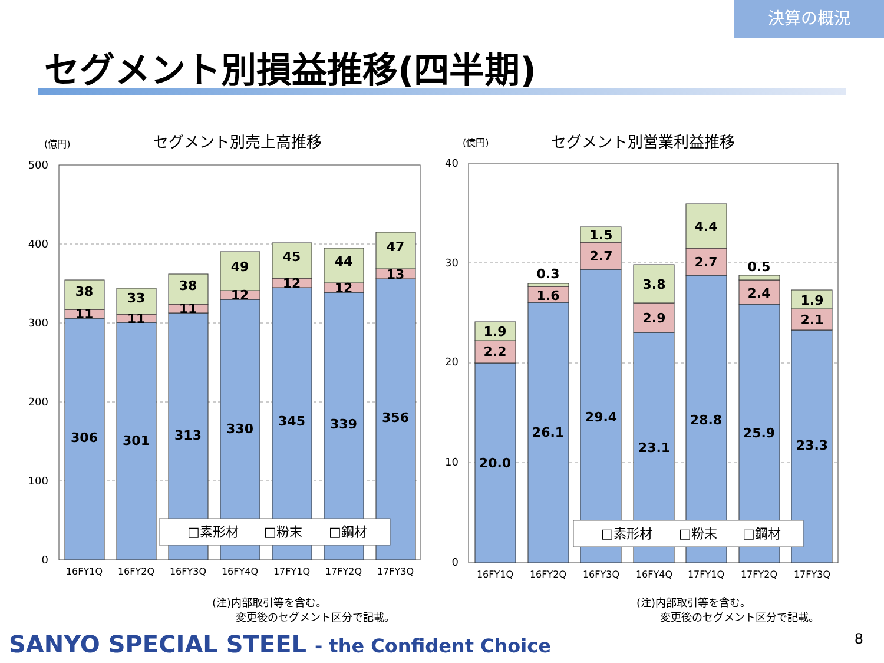決算の概況
セグメント別損益推移(四半期)
(億円)
セグメント別売上高推移
500
400
300
200
100
0
38
11
306
33
11
301
38
11
313
49
12
330
45
12
345
44
12
339
47
13
356
□素形材
□粉末
□鋼材
16FY1Q
16FY2Q
16FY3Q
16FY4Q
17FY1Q
17FY2Q
17FY3Q
(億円)
セグメント別営業利益推移
40
30
20
10
0
1.9
2.2
20.0
0.3
1.6
26.1
1.5
2.7
29.4
3.8
2.9
23.1
4.4
2.7
28.8
0.5
2.4
25.9
1.9
2.1
23.3
□素形材
□粉末
□鋼材
16FY1Q
16FY2Q
16FY3Q
16FY4Q
17FY1Q
17FY2Q
17FY3Q
(注)内部取引等を含む。
変更後のセグメント区分で記載。
(注)内部取引等を含む。
変更後のセグメント区分で記載。
SANYO SPECIAL STEEL - the Confident Choice
8